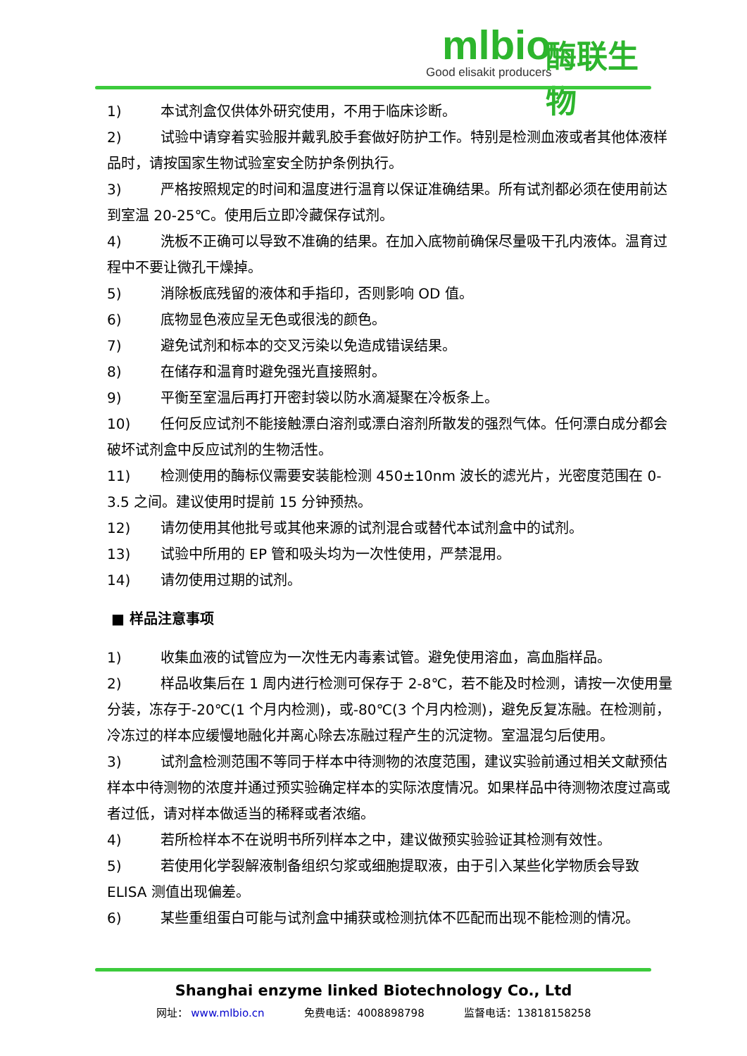mlbio
Good elisakit producers
酶联生物
1) 本试剂盒仅供体外研究使用，不用于临床诊断。
2) 试验中请穿着实验服并戴乳胶手套做好防护工作。特别是检测血液或者其他体液样品时，请按国家生物试验室安全防护条例执行。
3) 严格按照规定的时间和温度进行温育以保证准确结果。所有试剂都必须在使用前达到室温 20-25℃。使用后立即冷藏保存试剂。
4) 洗板不正确可以导致不准确的结果。在加入底物前确保尽量吸干孔内液体。温育过程中不要让微孔干燥掉。
5) 消除板底残留的液体和手指印，否则影响 OD 值。
6) 底物显色液应呈无色或很浅的颜色。
7) 避免试剂和标本的交叉污染以免造成错误结果。
8) 在储存和温育时避免强光直接照射。
9) 平衡至室温后再打开密封袋以防水滴凝聚在冷板条上。
10) 任何反应试剂不能接触漂白溶剂或漂白溶剂所散发的强烈气体。任何漂白成分都会破坏试剂盒中反应试剂的生物活性。
11) 检测使用的酶标仪需要安装能检测 450±10nm 波长的滤光片，光密度范围在 0-3.5 之间。建议使用时提前 15 分钟预热。
12) 请勿使用其他批号或其他来源的试剂混合或替代本试剂盒中的试剂。
13) 试验中所用的 EP 管和吸头均为一次性使用，严禁混用。
14) 请勿使用过期的试剂。
■ 样品注意事项
1) 收集血液的试管应为一次性无内毒素试管。避免使用溶血，高血脂样品。
2) 样品收集后在 1 周内进行检测可保存于 2-8℃，若不能及时检测，请按一次使用量分装，冻存于-20℃(1 个月内检测)，或-80℃(3 个月内检测)，避免反复冻融。在检测前，冷冻过的样本应缓慢地融化并离心除去冻融过程产生的沉淀物。室温混匀后使用。
3) 试剂盒检测范围不等同于样本中待测物的浓度范围，建议实验前通过相关文献预估样本中待测物的浓度并通过预实验确定样本的实际浓度情况。如果样品中待测物浓度过高或者过低，请对样本做适当的稀释或者浓缩。
4) 若所检样本不在说明书所列样本之中，建议做预实验验证其检测有效性。
5) 若使用化学裂解液制备组织匀浆或细胞提取液，由于引入某些化学物质会导致 ELISA 测值出现偏差。
6) 某些重组蛋白可能与试剂盒中捕获或检测抗体不匹配而出现不能检测的情况。
Shanghai enzyme linked Biotechnology Co., Ltd
网址： www.mlbio.cn 免费电话：4008898798 监督电话：13818158258